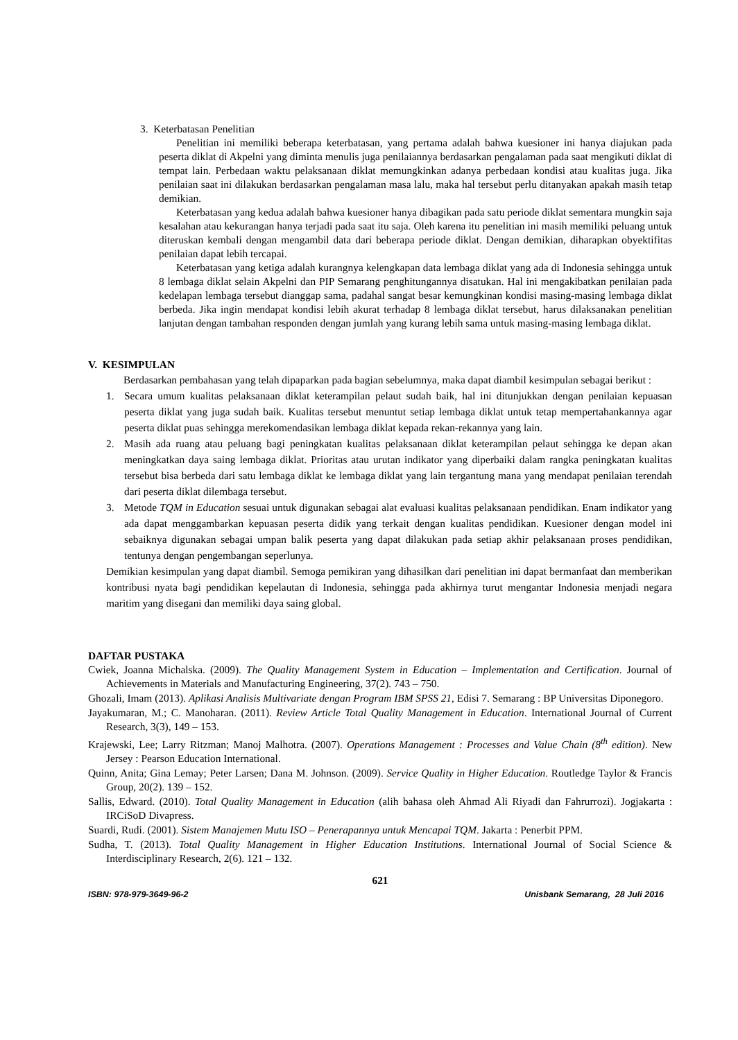3. Keterbatasan Penelitian
Penelitian ini memiliki beberapa keterbatasan, yang pertama adalah bahwa kuesioner ini hanya diajukan pada peserta diklat di Akpelni yang diminta menulis juga penilaiannya berdasarkan pengalaman pada saat mengikuti diklat di tempat lain. Perbedaan waktu pelaksanaan diklat memungkinkan adanya perbedaan kondisi atau kualitas juga. Jika penilaian saat ini dilakukan berdasarkan pengalaman masa lalu, maka hal tersebut perlu ditanyakan apakah masih tetap demikian.
Keterbatasan yang kedua adalah bahwa kuesioner hanya dibagikan pada satu periode diklat sementara mungkin saja kesalahan atau kekurangan hanya terjadi pada saat itu saja. Oleh karena itu penelitian ini masih memiliki peluang untuk diteruskan kembali dengan mengambil data dari beberapa periode diklat. Dengan demikian, diharapkan obyektifitas penilaian dapat lebih tercapai.
Keterbatasan yang ketiga adalah kurangnya kelengkapan data lembaga diklat yang ada di Indonesia sehingga untuk 8 lembaga diklat selain Akpelni dan PIP Semarang penghitungannya disatukan. Hal ini mengakibatkan penilaian pada kedelapan lembaga tersebut dianggap sama, padahal sangat besar kemungkinan kondisi masing-masing lembaga diklat berbeda. Jika ingin mendapat kondisi lebih akurat terhadap 8 lembaga diklat tersebut, harus dilaksanakan penelitian lanjutan dengan tambahan responden dengan jumlah yang kurang lebih sama untuk masing-masing lembaga diklat.
V. KESIMPULAN
Berdasarkan pembahasan yang telah dipaparkan pada bagian sebelumnya, maka dapat diambil kesimpulan sebagai berikut :
1. Secara umum kualitas pelaksanaan diklat keterampilan pelaut sudah baik, hal ini ditunjukkan dengan penilaian kepuasan peserta diklat yang juga sudah baik. Kualitas tersebut menuntut setiap lembaga diklat untuk tetap mempertahankannya agar peserta diklat puas sehingga merekomendasikan lembaga diklat kepada rekan-rekannya yang lain.
2. Masih ada ruang atau peluang bagi peningkatan kualitas pelaksanaan diklat keterampilan pelaut sehingga ke depan akan meningkatkan daya saing lembaga diklat. Prioritas atau urutan indikator yang diperbaiki dalam rangka peningkatan kualitas tersebut bisa berbeda dari satu lembaga diklat ke lembaga diklat yang lain tergantung mana yang mendapat penilaian terendah dari peserta diklat dilembaga tersebut.
3. Metode TQM in Education sesuai untuk digunakan sebagai alat evaluasi kualitas pelaksanaan pendidikan. Enam indikator yang ada dapat menggambarkan kepuasan peserta didik yang terkait dengan kualitas pendidikan. Kuesioner dengan model ini sebaiknya digunakan sebagai umpan balik peserta yang dapat dilakukan pada setiap akhir pelaksanaan proses pendidikan, tentunya dengan pengembangan seperlunya.
Demikian kesimpulan yang dapat diambil. Semoga pemikiran yang dihasilkan dari penelitian ini dapat bermanfaat dan memberikan kontribusi nyata bagi pendidikan kepelautan di Indonesia, sehingga pada akhirnya turut mengantar Indonesia menjadi negara maritim yang disegani dan memiliki daya saing global.
DAFTAR PUSTAKA
Cwiek, Joanna Michalska. (2009). The Quality Management System in Education – Implementation and Certification. Journal of Achievements in Materials and Manufacturing Engineering, 37(2). 743 – 750.
Ghozali, Imam (2013). Aplikasi Analisis Multivariate dengan Program IBM SPSS 21, Edisi 7. Semarang : BP Universitas Diponegoro.
Jayakumaran, M.; C. Manoharan. (2011). Review Article Total Quality Management in Education. International Journal of Current Research, 3(3), 149 – 153.
Krajewski, Lee; Larry Ritzman; Manoj Malhotra. (2007). Operations Management : Processes and Value Chain (8<sup>th</sup> edition). New Jersey : Pearson Education International.
Quinn, Anita; Gina Lemay; Peter Larsen; Dana M. Johnson. (2009). Service Quality in Higher Education. Routledge Taylor & Francis Group, 20(2). 139 – 152.
Sallis, Edward. (2010). Total Quality Management in Education (alih bahasa oleh Ahmad Ali Riyadi dan Fahrurrozi). Jogjakarta : IRCiSoD Divapress.
Suardi, Rudi. (2001). Sistem Manajemen Mutu ISO – Penerapannya untuk Mencapai TQM. Jakarta : Penerbit PPM.
Sudha, T. (2013). Total Quality Management in Higher Education Institutions. International Journal of Social Science & Interdisciplinary Research, 2(6). 121 – 132.
621
ISBN: 978-979-3649-96-2 Unisbank Semarang, 28 Juli 2016